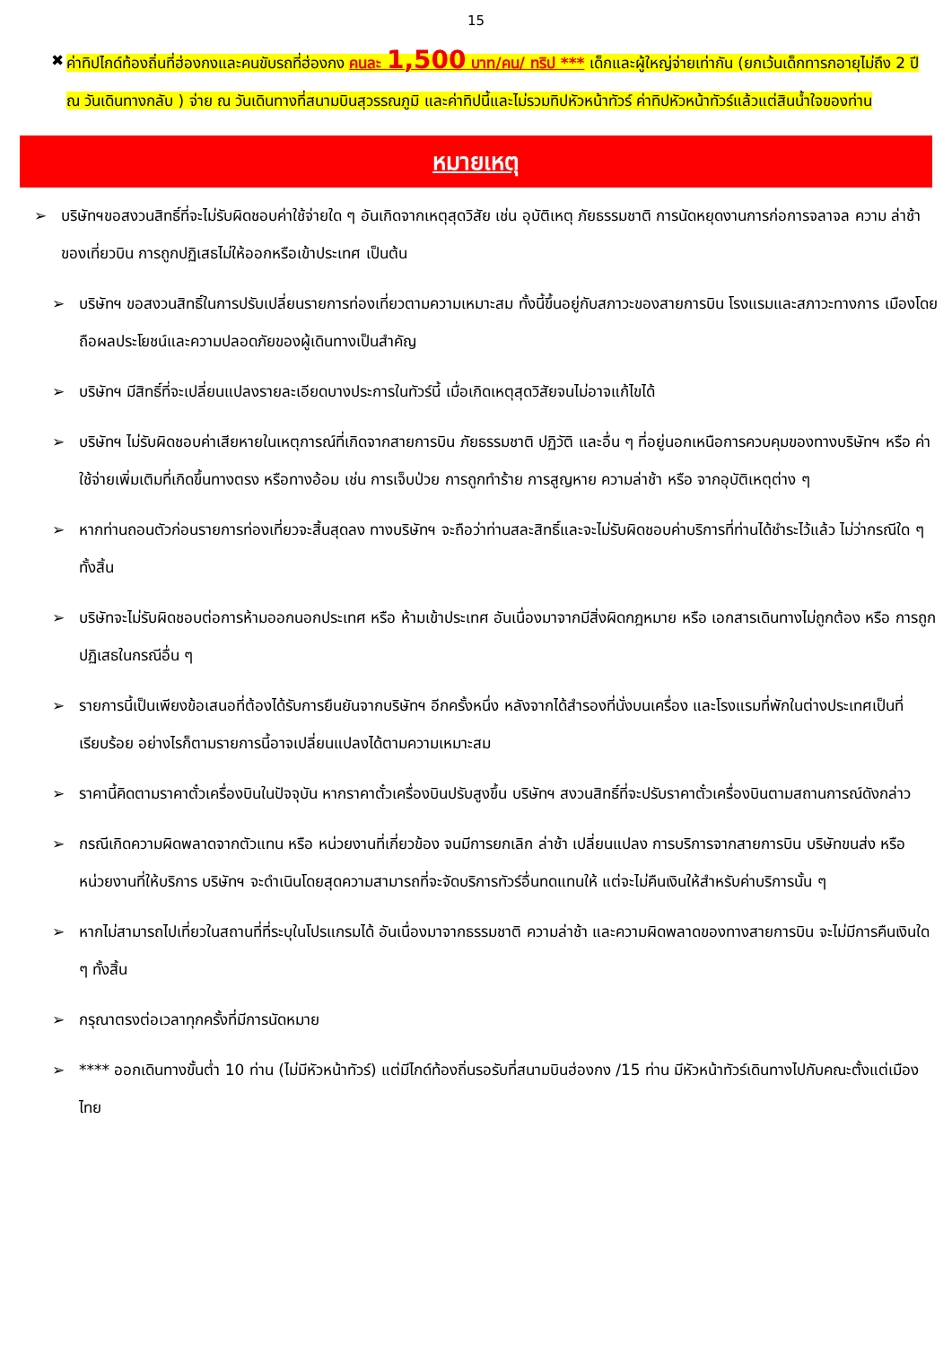15
✖ ค่าทิปไกด์ท้องถิ่นที่ฮ่องกงและคนขับรถที่ฮ่องกง คนละ 1,500 บาท/คน/ ทริป *** เด็กและผู้ใหญ่จ่ายเท่ากัน (ยกเว้นเด็กทารกอายุไม่ถึง 2 ปี ณ วันเดินทางกลับ ) จ่าย ณ วันเดินทางที่สนามบินสุวรรณภูมิ และค่าทิปนี้และไม่รวมทิปหัวหน้าทัวร์ ค่าทิปหัวหน้าทัวร์แล้วแต่สินน้ำใจของท่าน
หมายเหตุ
➢ บริษัทฯขอสงวนสิทธิ์ที่จะไม่รับผิดชอบค่าใช้จ่ายใด ๆ อันเกิดจากเหตุสุดวิสัย เช่น อุบัติเหตุ ภัยธรรมชาติ การนัดหยุดงานการก่อการจลาจล ความ ล่าช้าของเที่ยวบิน การถูกปฏิเสธไม่ให้ออกหรือเข้าประเทศ เป็นต้น
➢ บริษัทฯ ขอสงวนสิทธิ์ในการปรับเปลี่ยนรายการท่องเที่ยวตามความเหมาะสม ทั้งนี้ขึ้นอยู่กับสภาวะของสายการบิน โรงแรมและสภาวะทางการ เมืองโดยถือผลประโยชน์และความปลอดภัยของผู้เดินทางเป็นสำคัญ
➢ บริษัทฯ มีสิทธิ์ที่จะเปลี่ยนแปลงรายละเอียดบางประการในทัวร์นี้ เมื่อเกิดเหตุสุดวิสัยจนไม่อาจแก้ไขได้
➢ บริษัทฯ ไม่รับผิดชอบค่าเสียหายในเหตุการณ์ที่เกิดจากสายการบิน ภัยธรรมชาติ ปฏิวัติ และอื่น ๆ ที่อยู่นอกเหนือการควบคุมของทางบริษัทฯ หรือ ค่าใช้จ่ายเพิ่มเติมที่เกิดขึ้นทางตรง หรือทางอ้อม เช่น การเจ็บป่วย การถูกทำร้าย การสูญหาย ความล่าช้า หรือ จากอุบัติเหตุต่าง ๆ
➢ หากท่านถอนตัวก่อนรายการท่องเที่ยวจะสิ้นสุดลง ทางบริษัทฯ จะถือว่าท่านสละสิทธิ์และจะไม่รับผิดชอบค่าบริการที่ท่านได้ชำระไว้แล้ว ไม่ว่ากรณีใด ๆ ทั้งสิ้น
➢ บริษัทจะไม่รับผิดชอบต่อการห้ามออกนอกประเทศ หรือ ห้ามเข้าประเทศ อันเนื่องมาจากมีสิ่งผิดกฎหมาย หรือ เอกสารเดินทางไม่ถูกต้อง หรือ การถูกปฏิเสธในกรณีอื่น ๆ
➢ รายการนี้เป็นเพียงข้อเสนอที่ต้องได้รับการยืนยันจากบริษัทฯ อีกครั้งหนึ่ง หลังจากได้สำรองที่นั่งบนเครื่อง และโรงแรมที่พักในต่างประเทศเป็นที่เรียบร้อย อย่างไรก็ตามรายการนี้อาจเปลี่ยนแปลงได้ตามความเหมาะสม
➢ ราคานี้คิดตามราคาตั๋วเครื่องบินในปัจจุบัน หากราคาตั๋วเครื่องบินปรับสูงขึ้น บริษัทฯ สงวนสิทธิ์ที่จะปรับราคาตั๋วเครื่องบินตามสถานการณ์ดังกล่าว
➢ กรณีเกิดความผิดพลาดจากตัวแทน หรือ หน่วยงานที่เกี่ยวข้อง จนมีการยกเลิก ล่าช้า เปลี่ยนแปลง การบริการจากสายการบิน บริษัทขนส่ง หรือ หน่วยงานที่ให้บริการ บริษัทฯ จะดำเนินโดยสุดความสามารถที่จะจัดบริการทัวร์อื่นทดแทนให้ แต่จะไม่คืนเงินให้สำหรับค่าบริการนั้น ๆ
➢ หากไม่สามารถไปเที่ยวในสถานที่ที่ระบุในโปรแกรมได้ อันเนื่องมาจากธรรมชาติ ความล่าช้า และความผิดพลาดของทางสายการบิน จะไม่มีการคืนเงินใด ๆ ทั้งสิ้น
➢ กรุณาตรงต่อเวลาทุกครั้งที่มีการนัดหมาย
➢ **** ออกเดินทางขั้นต่ำ 10 ท่าน (ไม่มีหัวหน้าทัวร์) แต่มีไกด์ท้องถิ่นรอรับที่สนามบินฮ่องกง /15 ท่าน มีหัวหน้าทัวร์เดินทางไปกับคณะตั้งแต่เมืองไทย